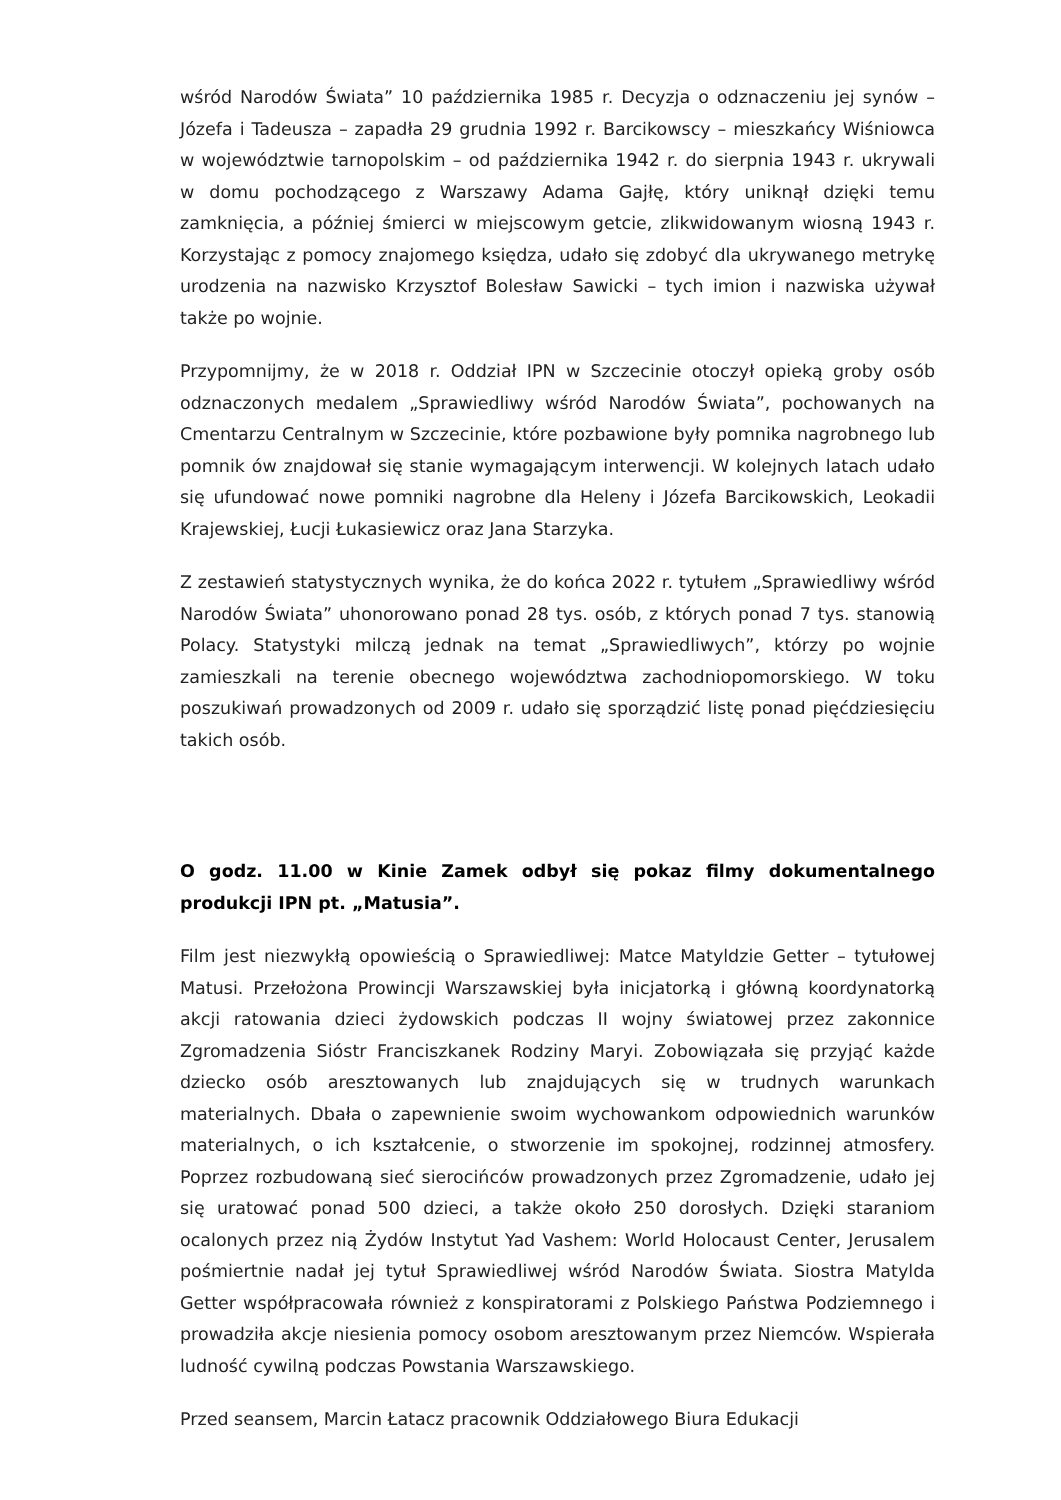wśród Narodów Świata” 10 października 1985 r. Decyzja o odznaczeniu jej synów – Józefa i Tadeusza – zapadła 29 grudnia 1992 r. Barcikowscy – mieszkańcy Wiśniowca w województwie tarnopolskim – od października 1942 r. do sierpnia 1943 r. ukrywali w domu pochodzącego z Warszawy Adama Gajłę, który uniknął dzięki temu zamknięcia, a później śmierci w miejscowym getcie, zlikwidowanym wiosną 1943 r. Korzystając z pomocy znajomego księdza, udało się zdobyć dla ukrywanego metrykę urodzenia na nazwisko Krzysztof Bolesław Sawicki – tych imion i nazwiska używał także po wojnie.
Przypomnijmy, że w 2018 r. Oddział IPN w Szczecinie otoczył opieką groby osób odznaczonych medalem „Sprawiedliwy wśród Narodów Świata”, pochowanych na Cmentarzu Centralnym w Szczecinie, które pozbawione były pomnika nagrobnego lub pomnik ów znajdował się stanie wymagającym interwencji. W kolejnych latach udało się ufundować nowe pomniki nagrobne dla Heleny i Józefa Barcikowskich, Leokadii Krajewskiej, Łucji Łukasiewicz oraz Jana Starzyka.
Z zestawień statystycznych wynika, że do końca 2022 r. tytułem „Sprawiedliwy wśród Narodów Świata” uhonorowano ponad 28 tys. osób, z których ponad 7 tys. stanowią Polacy. Statystyki milczą jednak na temat „Sprawiedliwych”, którzy po wojnie zamieszkali na terenie obecnego województwa zachodniopomorskiego. W toku poszukiwań prowadzonych od 2009 r. udało się sporządzić listę ponad pięćdziesięciu takich osób.
O godz. 11.00 w Kinie Zamek odbył się pokaz filmy dokumentalnego produkcji IPN pt. „Matusia”.
Film jest niezwykłą opowieścią o Sprawiedliwej: Matce Matyldzie Getter – tytułowej Matusi. Przełożona Prowincji Warszawskiej była inicjatorką i główną koordynatorką akcji ratowania dzieci żydowskich podczas II wojny światowej przez zakonnice Zgromadzenia Sióstr Franciszkanek Rodziny Maryi. Zobowiązała się przyjąć każde dziecko osób aresztowanych lub znajdujących się w trudnych warunkach materialnych. Dbała o zapewnienie swoim wychowankom odpowiednich warunków materialnych, o ich kształcenie, o stworzenie im spokojnej, rodzinnej atmosfery. Poprzez rozbudowaną sieć sierocińców prowadzonych przez Zgromadzenie, udało jej się uratować ponad 500 dzieci, a także około 250 dorosłych. Dzięki staraniom ocalonych przez nią Żydów Instytut Yad Vashem: World Holocaust Center, Jerusalem pośmiertnie nadał jej tytuł Sprawiedliwej wśród Narodów Świata. Siostra Matylda Getter współpracowała również z konspiratorami z Polskiego Państwa Podziemnego i prowadziła akcje niesienia pomocy osobom aresztowanym przez Niemców. Wspierała ludność cywilną podczas Powstania Warszawskiego.
Przed seansem, Marcin Łatacz pracownik Oddziałowego Biura Edukacji